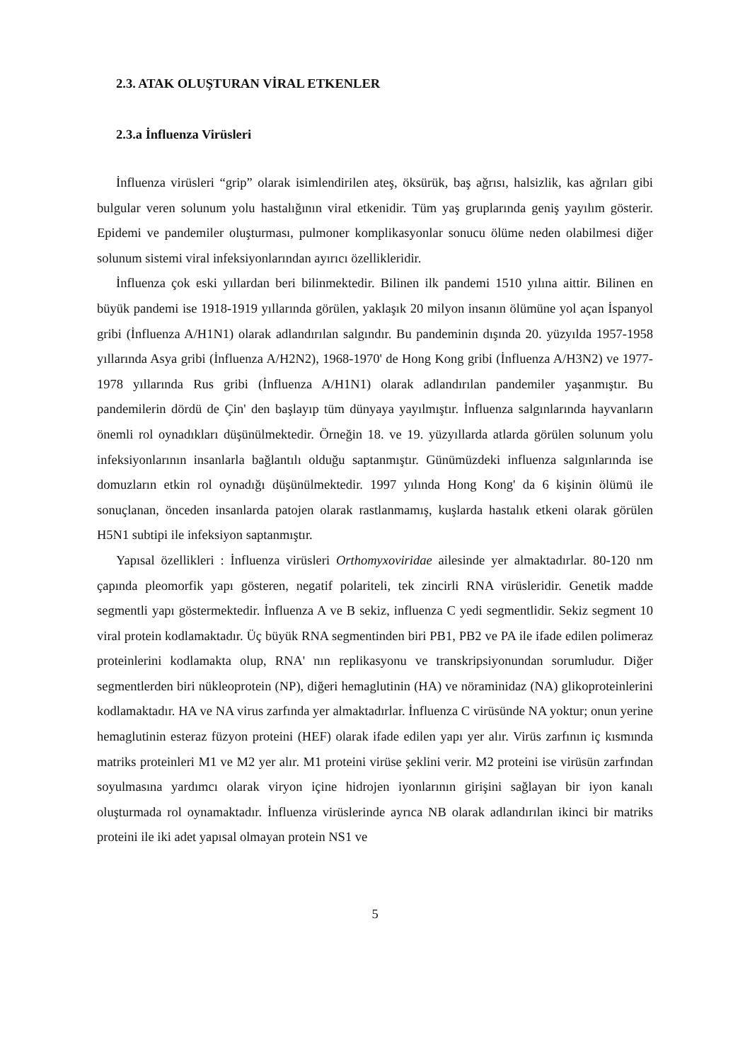2.3. ATAK OLUŞTURAN VİRAL ETKENLER
2.3.a İnfluenza Virüsleri
İnfluenza virüsleri “grip” olarak isimlendirilen ateş, öksürük, baş ağrısı, halsizlik, kas ağrıları gibi bulgular veren solunum yolu hastalığının viral etkenidir. Tüm yaş gruplarında geniş yayılım gösterir. Epidemi ve pandemiler oluşturması, pulmoner komplikasyonlar sonucu ölüme neden olabilmesi diğer solunum sistemi viral infeksiyonlarından ayırıcı özellikleridir.
İnfluenza çok eski yıllardan beri bilinmektedir. Bilinen ilk pandemi 1510 yılına aittir. Bilinen en büyük pandemi ise 1918-1919 yıllarında görülen, yaklaşık 20 milyon insanın ölümüne yol açan İspanyol gribi (İnfluenza A/H1N1) olarak adlandırılan salgındır. Bu pandeminin dışında 20. yüzyılda 1957-1958 yıllarında Asya gribi (İnfluenza A/H2N2), 1968-1970' de Hong Kong gribi (İnfluenza A/H3N2) ve 1977-1978 yıllarında Rus gribi (İnfluenza A/H1N1) olarak adlandırılan pandemiler yaşanmıştır. Bu pandemilerin dördü de Çin' den başlayıp tüm dünyaya yayılmıştır. İnfluenza salgınlarında hayvanların önemli rol oynadıkları düşünülmektedir. Örneğin 18. ve 19. yüzyıllarda atlarda görülen solunum yolu infeksiyonlarının insanlarla bağlantılı olduğu saptanmıştır. Günümüzdeki influenza salgınlarında ise domuzların etkin rol oynadığı düşünülmektedir. 1997 yılında Hong Kong' da 6 kişinin ölümü ile sonuçlanan, önceden insanlarda patojen olarak rastlanmamış, kuşlarda hastalık etkeni olarak görülen H5N1 subtipi ile infeksiyon saptanmıştır.
Yapısal özellikleri : İnfluenza virüsleri Orthomyxoviridae ailesinde yer almaktadırlar. 80-120 nm çapında pleomorfik yapı gösteren, negatif polariteli, tek zincirli RNA virüsleridir. Genetik madde segmentli yapı göstermektedir. İnfluenza A ve B sekiz, influenza C yedi segmentlidir. Sekiz segment 10 viral protein kodlamaktadır. Üç büyük RNA segmentinden biri PB1, PB2 ve PA ile ifade edilen polimeraz proteinlerini kodlamakta olup, RNA' nın replikasyonu ve transkripsiyonundan sorumludur. Diğer segmentlerden biri nükleoprotein (NP), diğeri hemaglutinin (HA) ve nöraminidaz (NA) glikoproteinlerini kodlamaktadır. HA ve NA virus zarfında yer almaktadırlar. İnfluenza C virüsünde NA yoktur; onun yerine hemaglutinin esteraz füzyon proteini (HEF) olarak ifade edilen yapı yer alır. Virüs zarfının iç kısmında matriks proteinleri M1 ve M2 yer alır. M1 proteini virüse şeklini verir. M2 proteini ise virüsün zarfından soyulmasına yardımcı olarak viryon içine hidrojen iyonlarının girişini sağlayan bir iyon kanalı oluşturmada rol oynamaktadır. İnfluenza virüslerinde ayrıca NB olarak adlandırılan ikinci bir matriks proteini ile iki adet yapısal olmayan protein NS1 ve
5